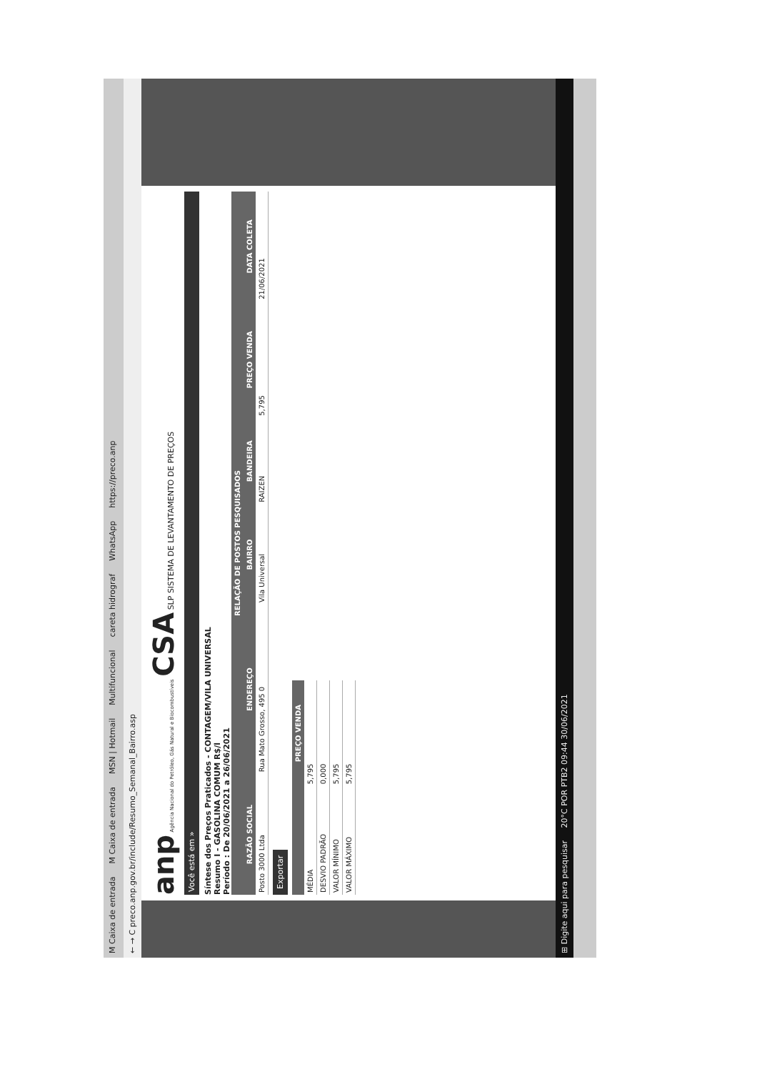M Caixa de entrada M Caixa de entrada MSN | Hotmail Multifuncional careta hidrograf WhatsApp https://preco.anp
← → C preco.anp.gov.br/include/Resumo_Semanal_Bairro.asp
anp Agência Nacional do Petróleo, Gás Natural e Biocombustíveis CSA SLP SISTEMA DE LEVANTAMENTO DE PREÇOS
Você está em »
Síntese dos Preços Praticados - CONTAGEM/VILA UNIVERSAL
Resumo I - GASOLINA COMUM R$/l
Período : De 20/06/2021 a 26/06/2021
| RELAÇÃO DE POSTOS PESQUISADOS | | | | | |
| --- | --- | --- | --- | --- | --- |
| RAZÃO SOCIAL | ENDEREÇO | BAIRRO | BANDEIRA | PREÇO VENDA | DATA COLETA |
| Posto 3000 Ltda | Rua Mato Grosso, 495 0 | Vila Universal | RAIZEN | 5,795 | 21/06/2021 |
Exportar
| | PREÇO VENDA |
| --- | --- |
| MÉDIA | 5,795 |
| DESVIO PADRÃO | 0,000 |
| VALOR MÍNIMO | 5,795 |
| VALOR MÁXIMO | 5,795 |
⊞ Digite aqui para pesquisar 20°C POR PTB2 09:44 30/06/2021